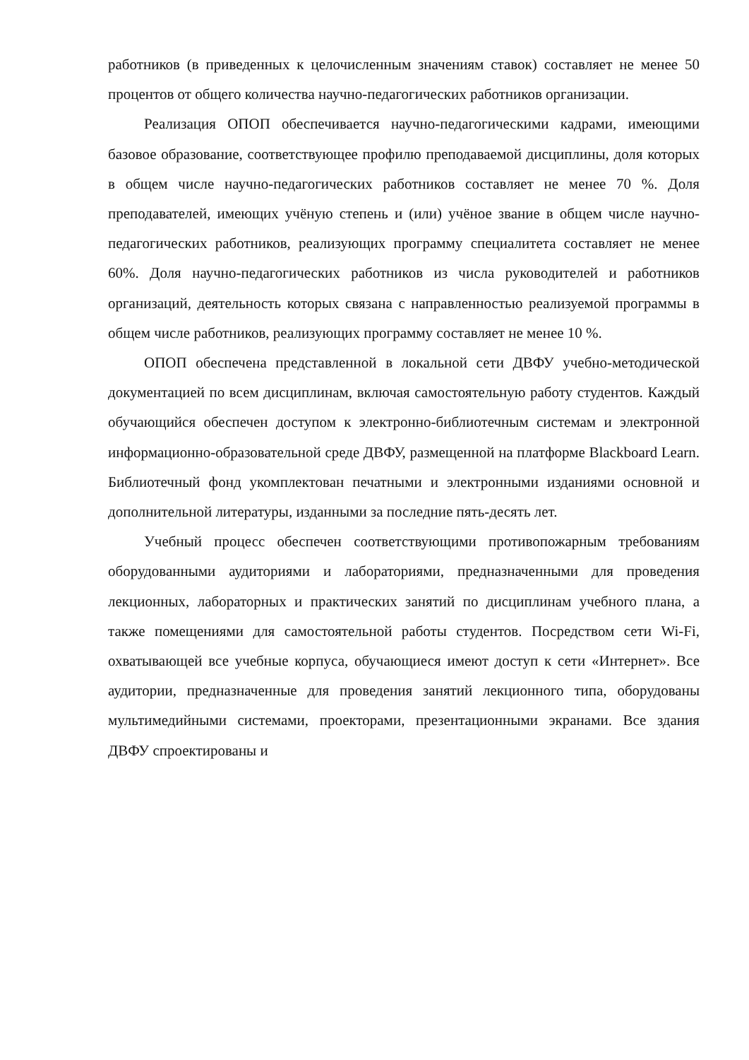работников (в приведенных к целочисленным значениям ставок) составляет не менее 50 процентов от общего количества научно-педагогических работников организации.
Реализация ОПОП обеспечивается научно-педагогическими кадрами, имеющими базовое образование, соответствующее профилю преподаваемой дисциплины, доля которых в общем числе научно-педагогических работников составляет не менее 70 %. Доля преподавателей, имеющих учёную степень и (или) учёное звание в общем числе научно-педагогических работников, реализующих программу специалитета составляет не менее 60%. Доля научно-педагогических работников из числа руководителей и работников организаций, деятельность которых связана с направленностью реализуемой программы в общем числе работников, реализующих программу составляет не менее 10 %.
ОПОП обеспечена представленной в локальной сети ДВФУ учебно-методической документацией по всем дисциплинам, включая самостоятельную работу студентов. Каждый обучающийся обеспечен доступом к электронно-библиотечным системам и электронной информационно-образовательной среде ДВФУ, размещенной на платформе Blackboard Learn. Библиотечный фонд укомплектован печатными и электронными изданиями основной и дополнительной литературы, изданными за последние пять-десять лет.
Учебный процесс обеспечен соответствующими противопожарным требованиям оборудованными аудиториями и лабораториями, предназначенными для проведения лекционных, лабораторных и практических занятий по дисциплинам учебного плана, а также помещениями для самостоятельной работы студентов. Посредством сети Wi-Fi, охватывающей все учебные корпуса, обучающиеся имеют доступ к сети «Интернет». Все аудитории, предназначенные для проведения занятий лекционного типа, оборудованы мультимедийными системами, проекторами, презентационными экранами. Все здания ДВФУ спроектированы и